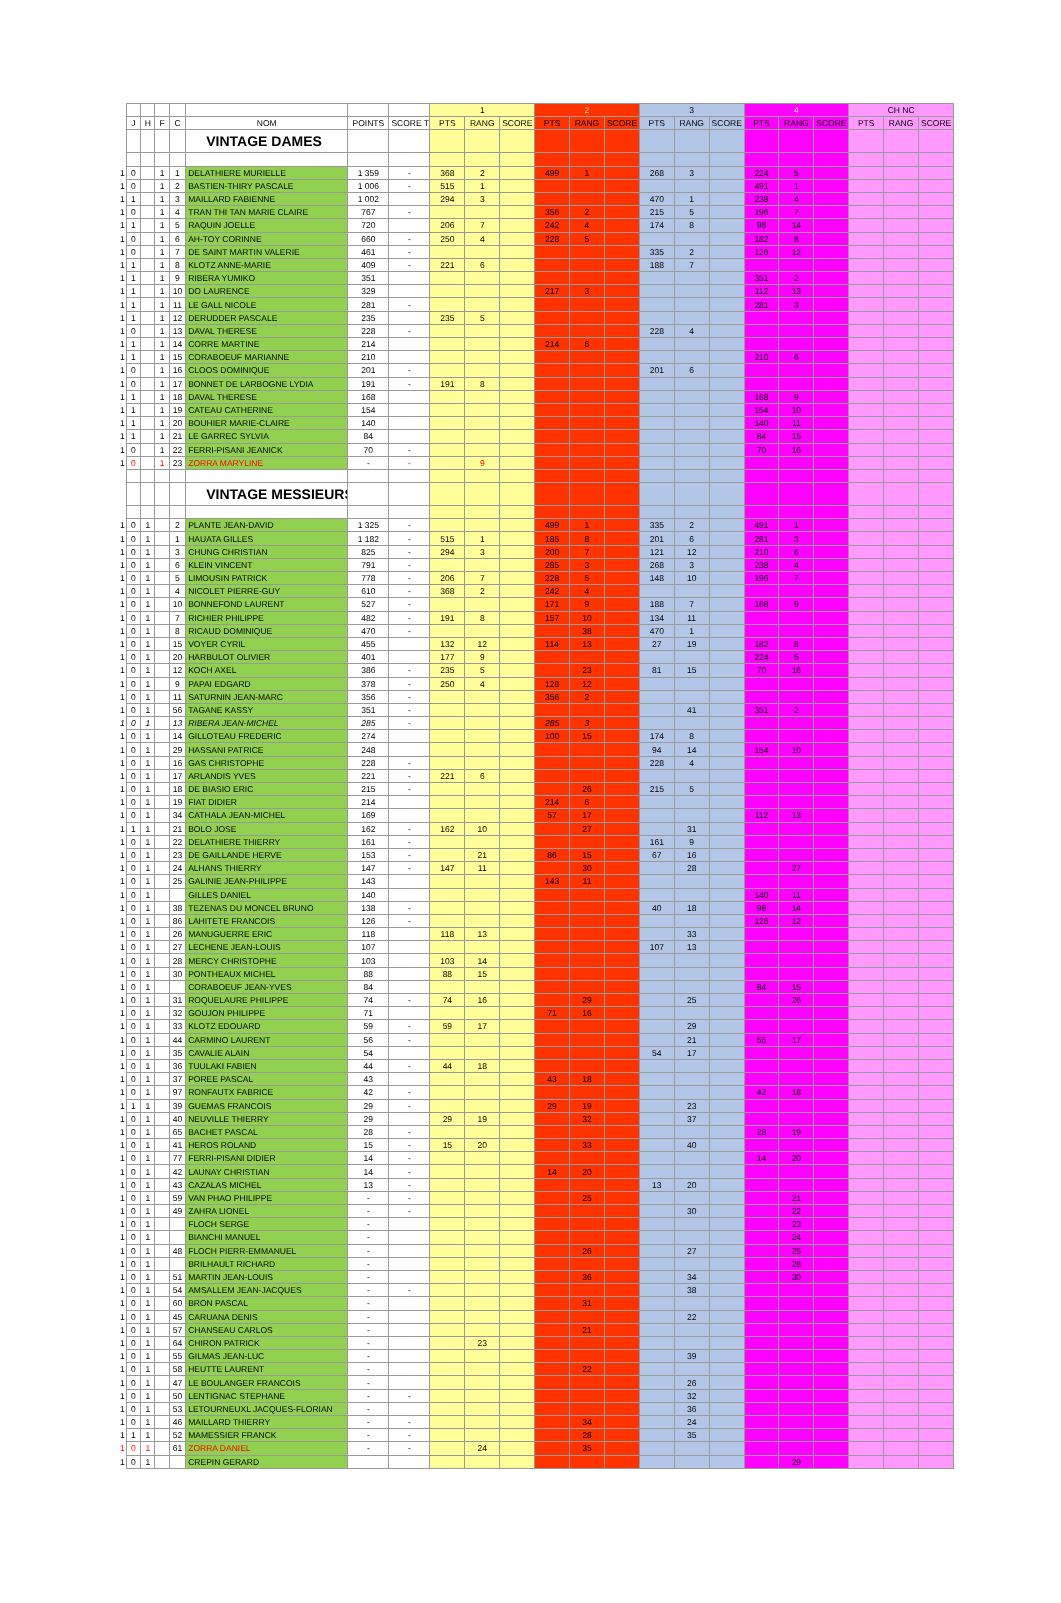| | | | | | | | | 1 | | | 2 | | | 3 | | | 4 | | | CH NC | | |
| | J | H | F | C | NOM | POINTS | SCORE T | PTS | RANG | SCORE | PTS | RANG | SCORE | PTS | RANG | SCORE | PTS | RANG | SCORE | PTS | RANG | SCORE |
| | | | | | VINTAGE DAMES | | | | | | | | | | | | | | | | | |
| 1 | 0 | | 1 | 1 | DELATHIERE MURIELLE | 1 359 | - | 368 | 2 | | 499 | 1 | | 268 | 3 | | 224 | 5 | | | | |
| 1 | 0 | | 1 | 2 | BASTIEN-THIRY PASCALE | 1 006 | - | 515 | 1 | | | | | | | | 491 | 1 | | | | |
| 1 | 1 | | 1 | 3 | MAILLARD FABIENNE | 1 002 | | 294 | 3 | | | | | 470 | 1 | | 238 | 4 | | | | |
| 1 | 0 | | 1 | 4 | TRAN THI TAN MARIE CLAIRE | 767 | - | | | | 356 | 2 | | 215 | 5 | | 196 | 7 | | | | |
| 1 | 1 | | 1 | 5 | RAQUIN JOELLE | 720 | | 206 | 7 | | 242 | 4 | | 174 | 8 | | 98 | 14 | | | | |
| 1 | 0 | | 1 | 6 | AH-TOY CORINNE | 660 | - | 250 | 4 | | 228 | 5 | | | | | 182 | 8 | | | | |
| 1 | 0 | | 1 | 7 | DE SAINT MARTIN VALERIE | 461 | - | | | | | | | 335 | 2 | | 126 | 12 | | | | |
| 1 | 1 | | 1 | 8 | KLOTZ ANNE-MARIE | 409 | - | 221 | 6 | | | | | 188 | 7 | | | | | | | |
| 1 | 1 | | 1 | 9 | RIBERA YUMIKO | 351 | | | | | | | | | | | 351 | 2 | | | | |
| 1 | 1 | | 1 | 10 | DO LAURENCE | 329 | | | | | 217 | 3 | | | | | 112 | 13 | | | | |
| 1 | 1 | | 1 | 11 | LE GALL NICOLE | 281 | - | | | | | | | | | | 281 | 3 | | | | |
| 1 | 1 | | 1 | 12 | DERUDDER PASCALE | 235 | | 235 | 5 | | | | | | | | | | | | | |
| 1 | 0 | | 1 | 13 | DAVAL THERESE | 228 | - | | | | | | | 228 | 4 | | | | | | | |
| 1 | 1 | | 1 | 14 | CORRE MARTINE | 214 | | | | | 214 | 6 | | | | | | | | | | |
| 1 | 1 | | 1 | 15 | CORABOEUF MARIANNE | 210 | | | | | | | | | | | 210 | 6 | | | | |
| 1 | 0 | | 1 | 16 | CLOOS DOMINIQUE | 201 | - | | | | | | | 201 | 6 | | | | | | | |
| 1 | 0 | | 1 | 17 | BONNET DE LARBOGNE LYDIA | 191 | - | 191 | 8 | | | | | | | | | | | | | |
| 1 | 1 | | 1 | 18 | DAVAL THERESE | 168 | | | | | | | | | | | 168 | 9 | | | | |
| 1 | 1 | | 1 | 19 | CATEAU CATHERINE | 154 | | | | | | | | | | | 154 | 10 | | | | |
| 1 | 1 | | 1 | 20 | BOUHIER MARIE-CLAIRE | 140 | | | | | | | | | | | 140 | 11 | | | | |
| 1 | 1 | | 1 | 21 | LE GARREC SYLVIA | 84 | | | | | | | | | | | 84 | 15 | | | | |
| 1 | 0 | | 1 | 22 | FERRI-PISANI JEANICK | 70 | - | | | | | | | | | | 70 | 16 | | | | |
| 1 | 0 | | 1 | 23 | ZORRA MARYLINE | - | - | | 9 | | | | | | | | | | | | | |
| | | | | | VINTAGE MESSIEURS | | | | | | | | | | | | | | | | | |
| 1 | 0 | 1 | | 2 | PLANTE JEAN-DAVID | 1 325 | - | | | | 499 | 1 | | 335 | 2 | | 491 | 1 | | | | |
| 1 | 0 | 1 | | 1 | HAUATA GILLES | 1 182 | - | 515 | 1 | | 185 | 8 | | 201 | 6 | | 281 | 3 | | | | |
| 1 | 0 | 1 | | 3 | CHUNG CHRISTIAN | 825 | - | 294 | 3 | | 200 | 7 | | 121 | 12 | | 210 | 6 | | | | |
| 1 | 0 | 1 | | 6 | KLEIN VINCENT | 791 | - | | | | 285 | 3 | | 268 | 3 | | 238 | 4 | | | | |
| 1 | 0 | 1 | | 5 | LIMOUSIN PATRICK | 778 | - | 206 | 7 | | 228 | 5 | | 148 | 10 | | 196 | 7 | | | | |
| 1 | 0 | 1 | | 4 | NICOLET PIERRE-GUY | 610 | - | 368 | 2 | | 242 | 4 | | | | | | | | | | |
| 1 | 0 | 1 | | 10 | BONNEFOND LAURENT | 527 | - | | | | 171 | 9 | | 188 | 7 | | 168 | 9 | | | | |
| 1 | 0 | 1 | | 7 | RICHIER PHILIPPE | 482 | - | 191 | 8 | | 157 | 10 | | 134 | 11 | | | | | | | |
| 1 | 0 | 1 | | 8 | RICAUD DOMINIQUE | 470 | - | | | | | 38 | | 470 | 1 | | | | | | | |
| 1 | 0 | 1 | | 15 | VOYER CYRIL | 455 | | 132 | 12 | | 114 | 13 | | 27 | 19 | | 182 | 8 | | | | |
| 1 | 0 | 1 | | 20 | HARBULOT OLIVIER | 401 | | 177 | 9 | | | | | | | | 224 | 5 | | | | |
| 1 | 0 | 1 | | 12 | KOCH AXEL | 386 | - | 235 | 5 | | | 23 | | 81 | 15 | | 70 | 16 | | | | |
| 1 | 0 | 1 | | 9 | PAPAI EDGARD | 378 | - | 250 | 4 | | 128 | 12 | | | | | | | | | | |
| 1 | 0 | 1 | | 11 | SATURNIN JEAN-MARC | 356 | - | | | | 356 | 2 | | | | | | | | | | |
| 1 | 0 | 1 | | 56 | TAGANE KASSY | 351 | - | | | | | | | | 41 | | 351 | 2 | | | | |
| 1 | 0 | 1 | | 13 | RIBERA JEAN-MICHEL | 285 | - | | | | 285 | 3 | | | | | | | | | | |
| 1 | 0 | 1 | | 14 | GILLOTEAU FREDERIC | 274 | | | | | 100 | 15 | | 174 | 8 | | | | | | | |
| 1 | 0 | 1 | | 29 | HASSANI PATRICE | 248 | | | | | | | | 94 | 14 | | 154 | 10 | | | | |
| 1 | 0 | 1 | | 16 | GAS CHRISTOPHE | 228 | - | | | | | | | 228 | 4 | | | | | | | |
| 1 | 0 | 1 | | 17 | ARLANDIS YVES | 221 | - | 221 | 6 | | | | | | | | | | | | | |
| 1 | 0 | 1 | | 18 | DE BIASIO ERIC | 215 | - | | | | | 26 | | 215 | 5 | | | | | | | |
| 1 | 0 | 1 | | 19 | FIAT DIDIER | 214 | | | | | 214 | 6 | | | | | | | | | | |
| 1 | 0 | 1 | | 34 | CATHALA JEAN-MICHEL | 169 | | | | | 57 | 17 | | | | | 112 | 13 | | | | |
| 1 | 1 | 1 | | 21 | BOLO JOSE | 162 | - | 162 | 10 | | | 27 | | | 31 | | | | | | | |
| 1 | 0 | 1 | | 22 | DELATHIERE THIERRY | 161 | - | | | | | | | 161 | 9 | | | | | | | |
| 1 | 0 | 1 | | 23 | DE GAILLANDE HERVE | 153 | - | | 21 | | 86 | 15 | | 67 | 16 | | | | | | | |
| 1 | 0 | 1 | | 24 | ALHANS THIERRY | 147 | - | 147 | 11 | | | 30 | | | 28 | | | 27 | | | | |
| 1 | 0 | 1 | | 25 | GALINIE JEAN-PHILIPPE | 143 | | | | | 143 | 11 | | | | | | | | | | |
| 1 | 0 | 1 | | | GILLES DANIEL | 140 | | | | | | | | | | | 140 | 11 | | | | |
| 1 | 0 | 1 | | 38 | TEZENAS DU MONCEL BRUNO | 138 | - | | | | | | | 40 | 18 | | 98 | 14 | | | | |
| 1 | 0 | 1 | | 86 | LAHITETE FRANCOIS | 126 | - | | | | | | | | | | 126 | 12 | | | | |
| 1 | 0 | 1 | | 26 | MANUGUERRE ERIC | 118 | | 118 | 13 | | | | | | 33 | | | | | | | |
| 1 | 0 | 1 | | 27 | LECHENE JEAN-LOUIS | 107 | | | | | | | | 107 | 13 | | | | | | | |
| 1 | 0 | 1 | | 28 | MERCY CHRISTOPHE | 103 | | 103 | 14 | | | | | | | | | | | | | |
| 1 | 0 | 1 | | 30 | PONTHEAUX MICHEL | 88 | | 88 | 15 | | | | | | | | | | | | | |
| 1 | 0 | 1 | | | CORABOEUF JEAN-YVES | 84 | | | | | | | | | | | 84 | 15 | | | | |
| 1 | 0 | 1 | | 31 | ROQUELAURE PHILIPPE | 74 | - | 74 | 16 | | | 29 | | | 25 | | | 26 | | | | |
| 1 | 0 | 1 | | 32 | GOUJON PHILIPPE | 71 | | | | | 71 | 16 | | | | | | | | | | |
| 1 | 0 | 1 | | 33 | KLOTZ EDOUARD | 59 | - | 59 | 17 | | | | | | 29 | | | | | | | |
| 1 | 0 | 1 | | 44 | CARMINO LAURENT | 56 | - | | | | | | | | 21 | | 56 | 17 | | | | |
| 1 | 0 | 1 | | 35 | CAVALIE ALAIN | 54 | | | | | | | | 54 | 17 | | | | | | | |
| 1 | 0 | 1 | | 36 | TUULAKI FABIEN | 44 | - | 44 | 18 | | | | | | | | | | | | | |
| 1 | 0 | 1 | | 37 | POREE PASCAL | 43 | | | | | 43 | 18 | | | | | | | | | | |
| 1 | 0 | 1 | | 97 | RONFAUTX FABRICE | 42 | - | | | | | | | | | | 42 | 18 | | | | |
| 1 | 1 | 1 | | 39 | GUEMAS FRANCOIS | 29 | - | | | | 29 | 19 | | | 23 | | | | | | | |
| 1 | 0 | 1 | | 40 | NEUVILLE THIERRY | 29 | | 29 | 19 | | | 32 | | | 37 | | | | | | | |
| 1 | 0 | 1 | | 65 | BACHET PASCAL | 28 | - | | | | | | | | | | 28 | 19 | | | | |
| 1 | 0 | 1 | | 41 | HEROS ROLAND | 15 | - | 15 | 20 | | | 33 | | | 40 | | | | | | | |
| 1 | 0 | 1 | | 77 | FERRI-PISANI DIDIER | 14 | - | | | | | | | | | | 14 | 20 | | | | |
| 1 | 0 | 1 | | 42 | LAUNAY CHRISTIAN | 14 | - | | | | 14 | 20 | | | | | | | | | | |
| 1 | 0 | 1 | | 43 | CAZALAS MICHEL | 13 | - | | | | | | | 13 | 20 | | | | | | | |
| 1 | 0 | 1 | | 59 | VAN PHAO PHILIPPE | - | - | | | | | 25 | | | | | | 21 | | | | |
| 1 | 0 | 1 | | 49 | ZAHRA LIONEL | - | - | | | | | | | | 30 | | | 22 | | | | |
| 1 | 0 | 1 | | | FLOCH SERGE | - | | | | | | | | | | | | 23 | | | | |
| 1 | 0 | 1 | | | BIANCHI MANUEL | - | | | | | | | | | | | | 24 | | | | |
| 1 | 0 | 1 | | 48 | FLOCH PIERR-EMMANUEL | - | | | | | | 26 | | | 27 | | | 25 | | | | |
| 1 | 0 | 1 | | | BRILHAULT RICHARD | - | | | | | | | | | | | | 28 | | | | |
| 1 | 0 | 1 | | 51 | MARTIN JEAN-LOUIS | - | | | | | | 36 | | | 34 | | | 30 | | | | |
| 1 | 0 | 1 | | 54 | AMSALLEM JEAN-JACQUES | - | - | | | | | | | | 38 | | | | | | | |
| 1 | 0 | 1 | | 60 | BRON PASCAL | - | | | | | | 31 | | | | | | | | | | |
| 1 | 0 | 1 | | 45 | CARUANA DENIS | - | | | | | | | | | 22 | | | | | | | |
| 1 | 0 | 1 | | 57 | CHANSEAU CARLOS | - | | | | | | 21 | | | | | | | | | | |
| 1 | 0 | 1 | | 64 | CHIRON PATRICK | - | | | 23 | | | | | | | | | | | | | |
| 1 | 0 | 1 | | 55 | GILMAS JEAN-LUC | - | | | | | | | | | 39 | | | | | | | |
| 1 | 0 | 1 | | 58 | HEUTTE LAURENT | - | | | | | | 22 | | | | | | | | | | |
| 1 | 0 | 1 | | 47 | LE BOULANGER FRANCOIS | - | | | | | | | | | 26 | | | | | | | |
| 1 | 0 | 1 | | 50 | LENTIGNAC STEPHANE | - | - | | | | | | | | 32 | | | | | | | |
| 1 | 0 | 1 | | 53 | LETOURNEUXL JACQUES-FLORIAN | - | | | | | | | | | 36 | | | | | | | |
| 1 | 0 | 1 | | 46 | MAILLARD THIERRY | - | - | | | | | 34 | | | 24 | | | | | | | |
| 1 | 1 | 1 | | 52 | MAMESSIER FRANCK | - | - | | | | | 28 | | | 35 | | | | | | | |
| 1 | 0 | 1 | | 61 | ZORRA DANIEL | - | - | | 24 | | | 35 | | | | | | | | | | |
| 1 | 0 | 1 | | | CREPIN GERARD | | | | | | | | | | | | | 29 | | | | |